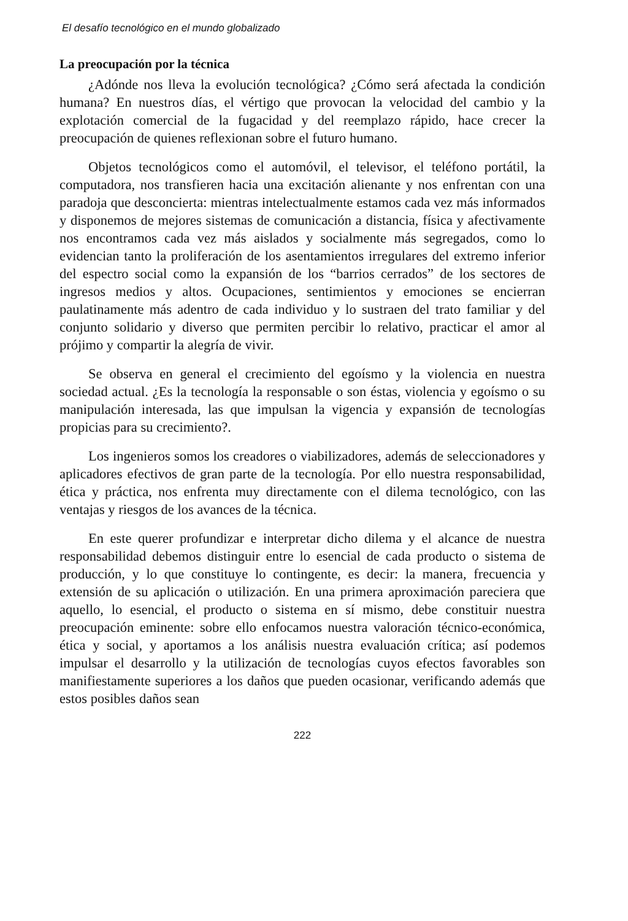El desafío tecnológico en el mundo globalizado
La preocupación por la técnica
¿Adónde nos lleva la evolución tecnológica? ¿Cómo será afectada la condición humana? En nuestros días, el vértigo que provocan la velocidad del cambio y la explotación comercial de la fugacidad y del reemplazo rápido, hace crecer la preocupación de quienes reflexionan sobre el futuro humano.
Objetos tecnológicos como el automóvil, el televisor, el teléfono portátil, la computadora, nos transfieren hacia una excitación alienante y nos enfrentan con una paradoja que desconcierta: mientras intelectualmente estamos cada vez más informados y disponemos de mejores sistemas de comunicación a distancia, física y afectivamente nos encontramos cada vez más aislados y socialmente más segregados, como lo evidencian tanto la proliferación de los asentamientos irregulares del extremo inferior del espectro social como la expansión de los “barrios cerrados” de los sectores de ingresos medios y altos. Ocupaciones, sentimientos y emociones se encierran paulatinamente más adentro de cada individuo y lo sustraen del trato familiar y del conjunto solidario y diverso que permiten percibir lo relativo, practicar el amor al prójimo y compartir la alegría de vivir.
Se observa en general el crecimiento del egoísmo y la violencia en nuestra sociedad actual. ¿Es la tecnología la responsable o son éstas, violencia y egoísmo o su manipulación interesada, las que impulsan la vigencia y expansión de tecnologías propicias para su crecimiento?.
Los ingenieros somos los creadores o viabilizadores, además de seleccionadores y aplicadores efectivos de gran parte de la tecnología. Por ello nuestra responsabilidad, ética y práctica, nos enfrenta muy directamente con el dilema tecnológico, con las ventajas y riesgos de los avances de la técnica.
En este querer profundizar e interpretar dicho dilema y el alcance de nuestra responsabilidad debemos distinguir entre lo esencial de cada producto o sistema de producción, y lo que constituye lo contingente, es decir: la manera, frecuencia y extensión de su aplicación o utilización. En una primera aproximación pareciera que aquello, lo esencial, el producto o sistema en sí mismo, debe constituir nuestra preocupación eminente: sobre ello enfocamos nuestra valoración técnico-económica, ética y social, y aportamos a los análisis nuestra evaluación crítica; así podemos impulsar el desarrollo y la utilización de tecnologías cuyos efectos favorables son manifiestamente superiores a los daños que pueden ocasionar, verificando además que estos posibles daños sean
222